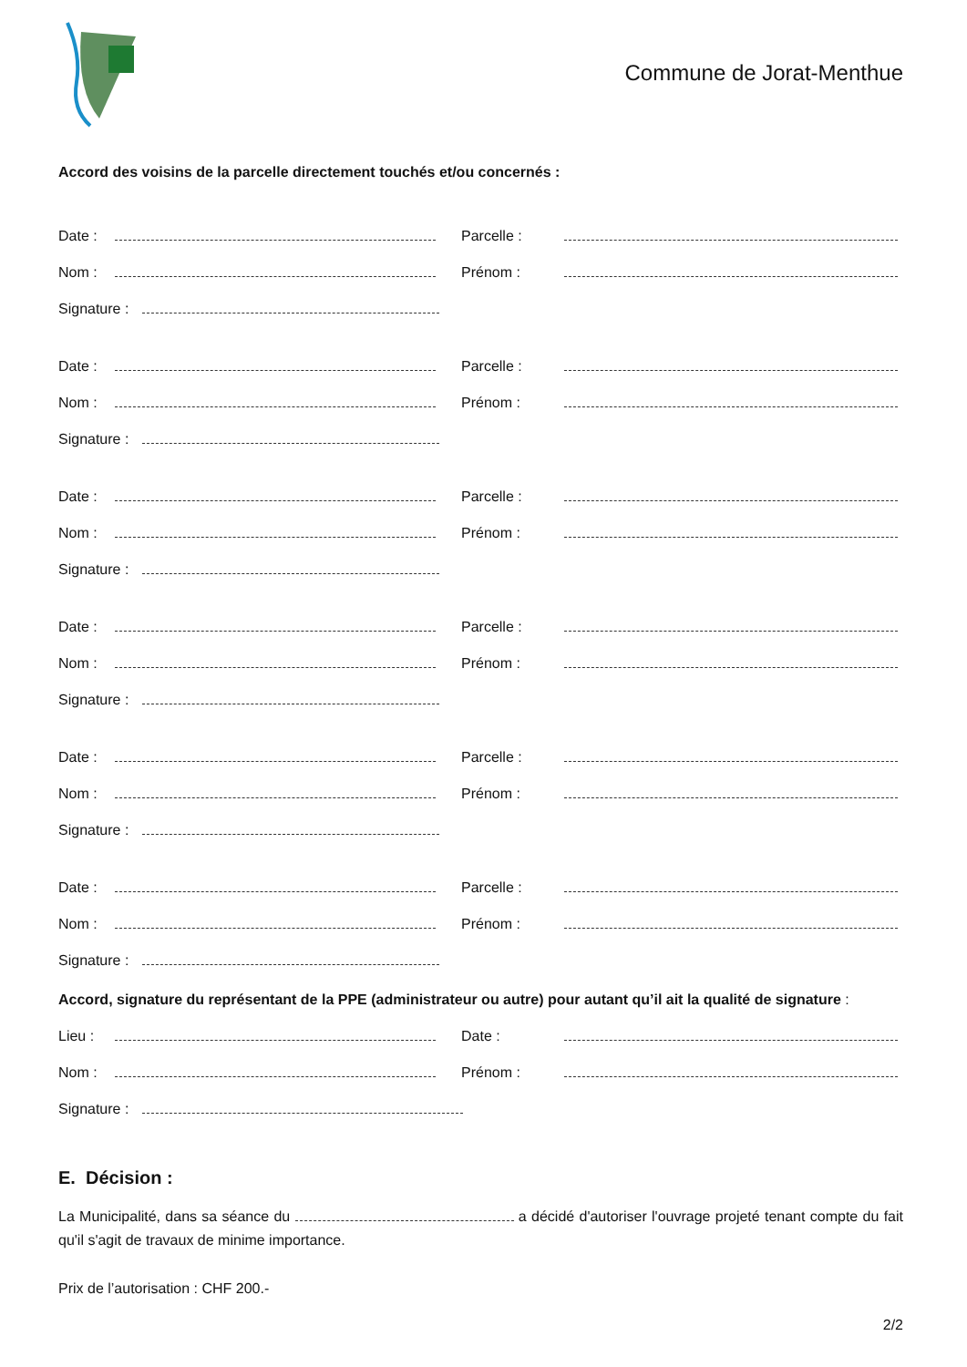Commune de Jorat-Menthue
Accord des voisins de la parcelle directement touchés et/ou concernés :
Date : Parcelle :
Nom : Prénom :
Signature :
Date : Parcelle :
Nom : Prénom :
Signature :
Date : Parcelle :
Nom : Prénom :
Signature :
Date : Parcelle :
Nom : Prénom :
Signature :
Date : Parcelle :
Nom : Prénom :
Signature :
Date : Parcelle :
Nom : Prénom :
Signature :
Accord, signature du représentant de la PPE (administrateur ou autre) pour autant qu’il ait la qualité de signature :
Lieu : Date :
Nom : Prénom :
Signature :
E. Décision :
La Municipalité, dans sa séance du a décidé d'autoriser l'ouvrage projeté tenant compte du fait qu'il s'agit de travaux de minime importance.
Prix de l’autorisation : CHF 200.-
2/2